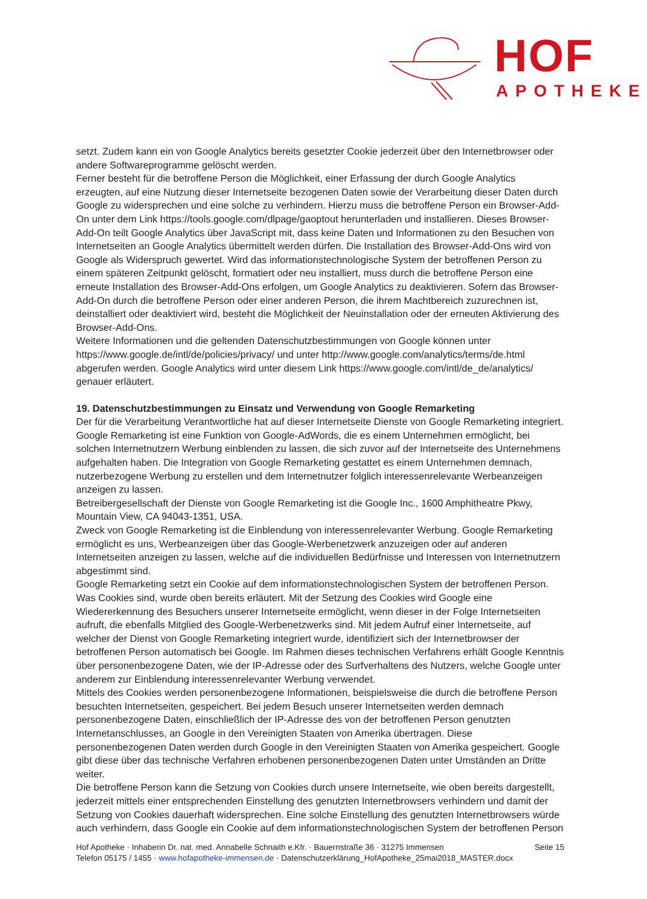HOF
APOTHEKE
setzt. Zudem kann ein von Google Analytics bereits gesetzter Cookie jederzeit über den Internetbrowser oder andere Softwareprogramme gelöscht werden.
Ferner besteht für die betroffene Person die Möglichkeit, einer Erfassung der durch Google Analytics erzeugten, auf eine Nutzung dieser Internetseite bezogenen Daten sowie der Verarbeitung dieser Daten durch Google zu widersprechen und eine solche zu verhindern. Hierzu muss die betroffene Person ein Browser-Add-On unter dem Link https://tools.google.com/dlpage/gaoptout herunterladen und installieren. Dieses Browser-Add-On teilt Google Analytics über JavaScript mit, dass keine Daten und Informationen zu den Besuchen von Internetseiten an Google Analytics übermittelt werden dürfen. Die Installation des Browser-Add-Ons wird von Google als Widerspruch gewertet. Wird das informationstechnologische System der betroffenen Person zu einem späteren Zeitpunkt gelöscht, formatiert oder neu installiert, muss durch die betroffene Person eine erneute Installation des Browser-Add-Ons erfolgen, um Google Analytics zu deaktivieren. Sofern das Browser-Add-On durch die betroffene Person oder einer anderen Person, die ihrem Machtbereich zuzurechnen ist, deinstalliert oder deaktiviert wird, besteht die Möglichkeit der Neuinstallation oder der erneuten Aktivierung des Browser-Add-Ons.
Weitere Informationen und die geltenden Datenschutzbestimmungen von Google können unter https://www.google.de/intl/de/policies/privacy/ und unter http://www.google.com/analytics/terms/de.html abgerufen werden. Google Analytics wird unter diesem Link https://www.google.com/intl/de_de/analytics/ genauer erläutert.
19. Datenschutzbestimmungen zu Einsatz und Verwendung von Google Remarketing
Der für die Verarbeitung Verantwortliche hat auf dieser Internetseite Dienste von Google Remarketing integriert. Google Remarketing ist eine Funktion von Google-AdWords, die es einem Unternehmen ermöglicht, bei solchen Internetnutzern Werbung einblenden zu lassen, die sich zuvor auf der Internetseite des Unternehmens aufgehalten haben. Die Integration von Google Remarketing gestattet es einem Unternehmen demnach, nutzerbezogene Werbung zu erstellen und dem Internetnutzer folglich interessenrelevante Werbeanzeigen anzeigen zu lassen.
Betreibergesellschaft der Dienste von Google Remarketing ist die Google Inc., 1600 Amphitheatre Pkwy, Mountain View, CA 94043-1351, USA.
Zweck von Google Remarketing ist die Einblendung von interessenrelevanter Werbung. Google Remarketing ermöglicht es uns, Werbeanzeigen über das Google-Werbenetzwerk anzuzeigen oder auf anderen Internetseiten anzeigen zu lassen, welche auf die individuellen Bedürfnisse und Interessen von Internetnutzern abgestimmt sind.
Google Remarketing setzt ein Cookie auf dem informationstechnologischen System der betroffenen Person. Was Cookies sind, wurde oben bereits erläutert. Mit der Setzung des Cookies wird Google eine Wiedererkennung des Besuchers unserer Internetseite ermöglicht, wenn dieser in der Folge Internetseiten aufruft, die ebenfalls Mitglied des Google-Werbenetzwerks sind. Mit jedem Aufruf einer Internetseite, auf welcher der Dienst von Google Remarketing integriert wurde, identifiziert sich der Internetbrowser der betroffenen Person automatisch bei Google. Im Rahmen dieses technischen Verfahrens erhält Google Kenntnis über personenbezogene Daten, wie der IP-Adresse oder des Surfverhaltens des Nutzers, welche Google unter anderem zur Einblendung interessenrelevanter Werbung verwendet.
Mittels des Cookies werden personenbezogene Informationen, beispielsweise die durch die betroffene Person besuchten Internetseiten, gespeichert. Bei jedem Besuch unserer Internetseiten werden demnach personenbezogene Daten, einschließlich der IP-Adresse des von der betroffenen Person genutzten Internetanschlusses, an Google in den Vereinigten Staaten von Amerika übertragen. Diese personenbezogenen Daten werden durch Google in den Vereinigten Staaten von Amerika gespeichert. Google gibt diese über das technische Verfahren erhobenen personenbezogenen Daten unter Umständen an Dritte weiter.
Die betroffene Person kann die Setzung von Cookies durch unsere Internetseite, wie oben bereits dargestellt, jederzeit mittels einer entsprechenden Einstellung des genutzten Internetbrowsers verhindern und damit der Setzung von Cookies dauerhaft widersprechen. Eine solche Einstellung des genutzten Internetbrowsers würde auch verhindern, dass Google ein Cookie auf dem informationstechnologischen System der betroffenen Person
Seite 15
Hof Apotheke · Inhaberin Dr. nat. med. Annabelle Schnaith e.Kfr. · Bauernstraße 36 · 31275 Immensen
Telefon 05175 / 1455 · www.hofapotheke-immensen.de · Datenschutzerklärung_HofApotheke_25mai2018_MASTER.docx